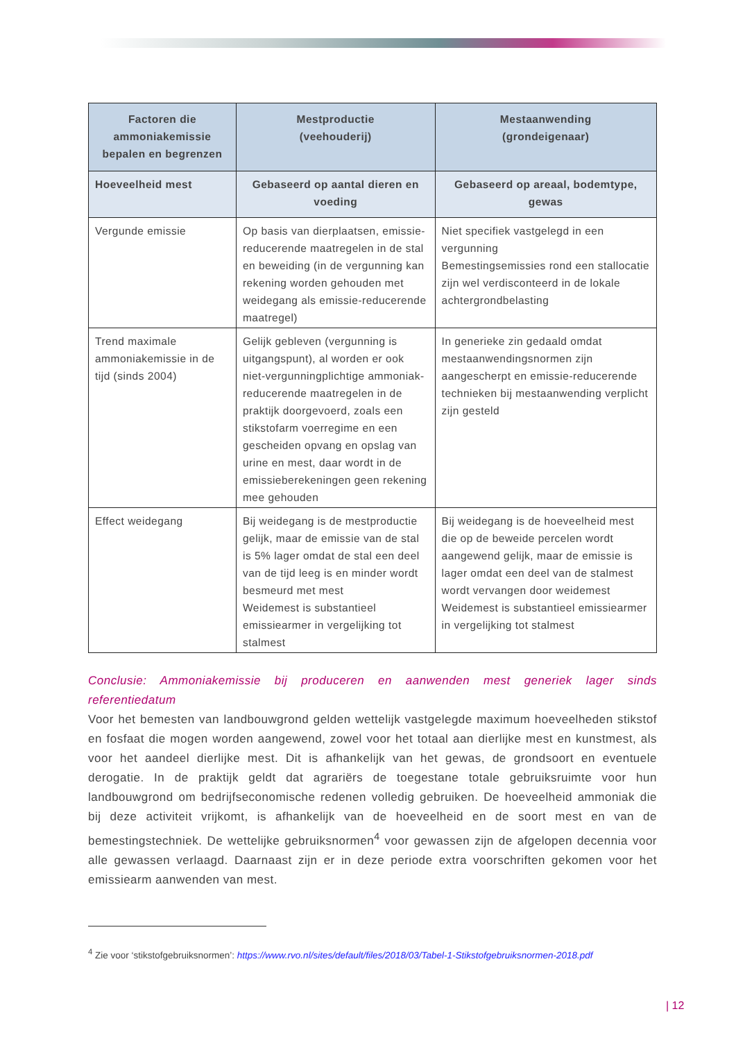| Factoren die ammoniakemissie bepalen en begrenzen | Mestproductie (veehouderij) | Mestaanwending (grondeigenaar) |
| --- | --- | --- |
| Hoeveelheid mest | Gebaseerd op aantal dieren en voeding | Gebaseerd op areaal, bodemtype, gewas |
| Vergunde emissie | Op basis van dierplaatsen, emissie-reducerende maatregelen in de stal en beweiding (in de vergunning kan rekening worden gehouden met weidegang als emissie-reducerende maatregel) | Niet specifiek vastgelegd in een vergunning Bemestingsemissies rond een stallocatie zijn wel verdisconteerd in de lokale achtergrondbelasting |
| Trend maximale ammoniakemissie in de tijd (sinds 2004) | Gelijk gebleven (vergunning is uitgangspunt), al worden er ook niet-vergunningplichtige ammoniak-reducerende maatregelen in de praktijk doorgevoerd, zoals een stikstofarm voerregime en een gescheiden opvang en opslag van urine en mest, daar wordt in de emissieberekeningen geen rekening mee gehouden | In generieke zin gedaald omdat mestaanwendingsnormen zijn aangescherpt en emissie-reducerende technieken bij mestaanwending verplicht zijn gesteld |
| Effect weidegang | Bij weidegang is de mestproductie gelijk, maar de emissie van de stal is 5% lager omdat de stal een deel van de tijd leeg is en minder wordt besmeurd met mest Weidemest is substantieel emissiearmer in vergelijking tot stalmest | Bij weidegang is de hoeveelheid mest die op de beweide percelen wordt aangewend gelijk, maar de emissie is lager omdat een deel van de stalmest wordt vervangen door weidemest Weidemest is substantieel emissiearmer in vergelijking tot stalmest |
Conclusie: Ammoniakemissie bij produceren en aanwenden mest generiek lager sinds referentiedatum
Voor het bemesten van landbouwgrond gelden wettelijk vastgelegde maximum hoeveelheden stikstof en fosfaat die mogen worden aangewend, zowel voor het totaal aan dierlijke mest en kunstmest, als voor het aandeel dierlijke mest. Dit is afhankelijk van het gewas, de grondsoort en eventuele derogatie. In de praktijk geldt dat agrariërs de toegestane totale gebruiksruimte voor hun landbouwgrond om bedrijfseconomische redenen volledig gebruiken. De hoeveelheid ammoniak die bij deze activiteit vrijkomt, is afhankelijk van de hoeveelheid en de soort mest en van de bemestingstechniek. De wettelijke gebruiksnormen<sup>4</sup> voor gewassen zijn de afgelopen decennia voor alle gewassen verlaagd. Daarnaast zijn er in deze periode extra voorschriften gekomen voor het emissiearm aanwenden van mest.
<sup>4</sup> Zie voor ‘stikstofgebruiksnormen’: https://www.rvo.nl/sites/default/files/2018/03/Tabel-1-Stikstofgebruiksnormen-2018.pdf
| 12